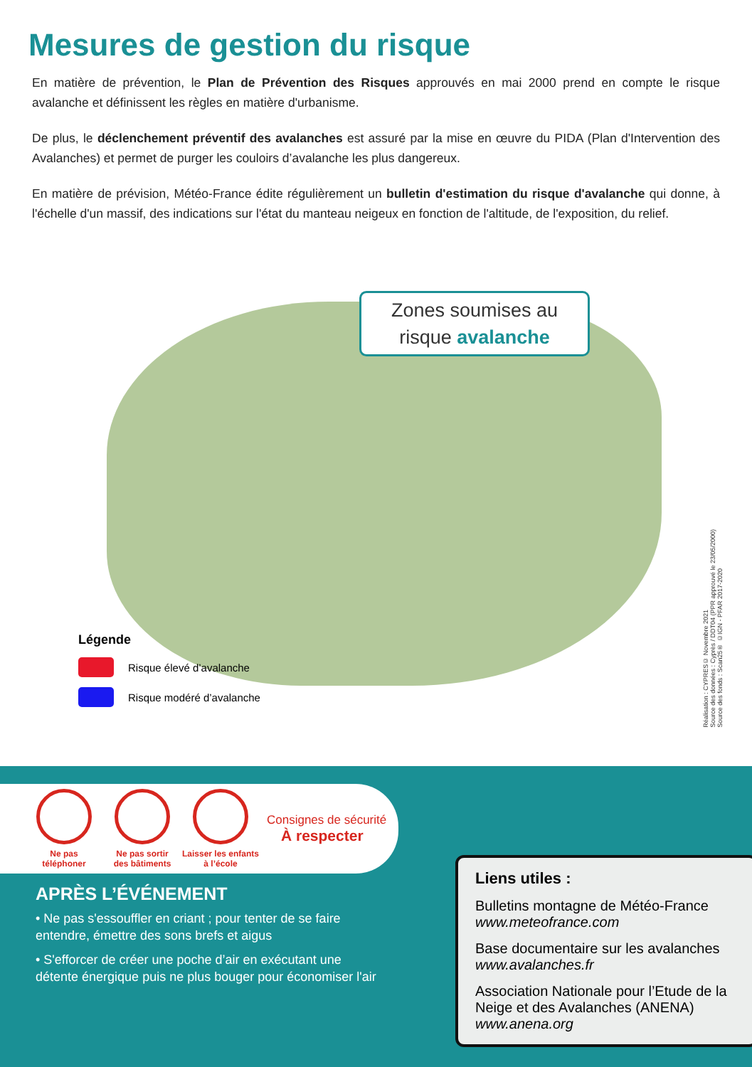Mesures de gestion du risque
En matière de prévention, le Plan de Prévention des Risques approuvés en mai 2000 prend en compte le risque avalanche et définissent les règles en matière d'urbanisme.
De plus, le déclenchement préventif des avalanches est assuré par la mise en œuvre du PIDA (Plan d'Intervention des Avalanches) et permet de purger les couloirs d’avalanche les plus dangereux.
En matière de prévision, Météo-France édite régulièrement un bulletin d'estimation du risque d'avalanche qui donne, à l'échelle d'un massif, des indications sur l'état du manteau neigeux en fonction de l'altitude, de l'exposition, du relief.
Zones soumises au
risque avalanche
Légende
Risque élevé d’avalanche
Risque modéré d’avalanche
Réalisation : CYPRES© Novembre 2021
Source des données : Cyprès / DDT04 (PPR approuvé le 23/05/2000)
Source des fonds : Scan25® ©IGN - PFAR 2017-2020
Ne pas
téléphoner
Ne pas sortir
des bâtiments
Laisser les enfants
à l’école
Consignes de sécurité
À respecter
APRÈS L’ÉVÉNEMENT
• Ne pas s'essouffler en criant ; pour tenter de se faire entendre, émettre des sons brefs et aigus
• S'efforcer de créer une poche d’air en exécutant une détente énergique puis ne plus bouger pour économiser l'air
Liens utiles :
Bulletins montagne de Météo-France
www.meteofrance.com
Base documentaire sur les avalanches
www.avalanches.fr
Association Nationale pour l’Etude de la Neige et des Avalanches (ANENA)
www.anena.org